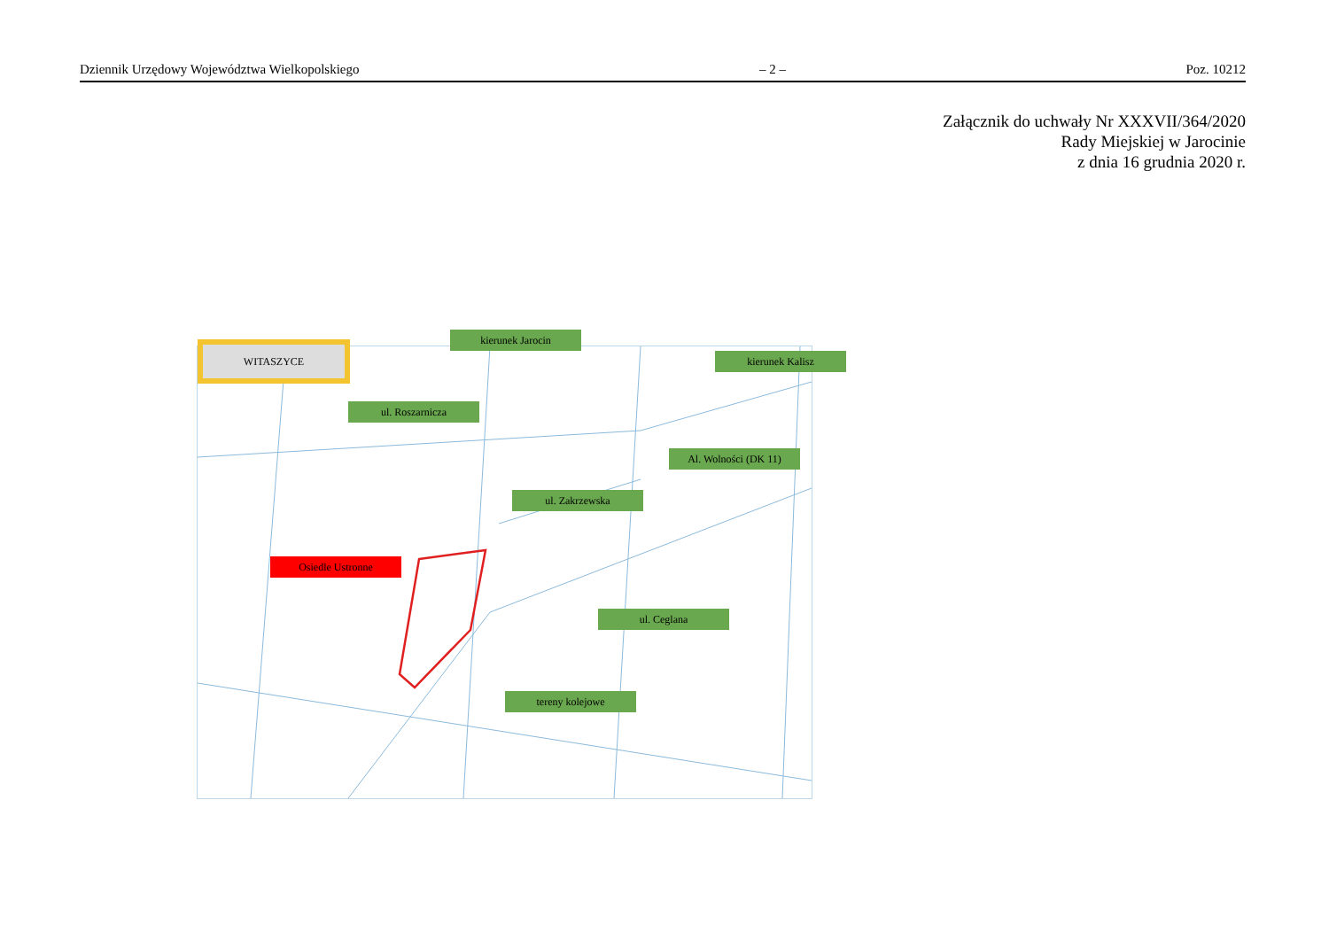Dziennik Urzędowy Województwa Wielkopolskiego – 2 – Poz. 10212
Załącznik do uchwały Nr XXXVII/364/2020
Rady Miejskiej w Jarocinie
z dnia 16 grudnia 2020 r.
WITASZYCE
kierunek Jarocin
kierunek Kalisz
ul. Roszarnicza
Al. Wolności (DK 11)
ul. Zakrzewska
Osiedle Ustronne
ul. Ceglana
tereny kolejowe